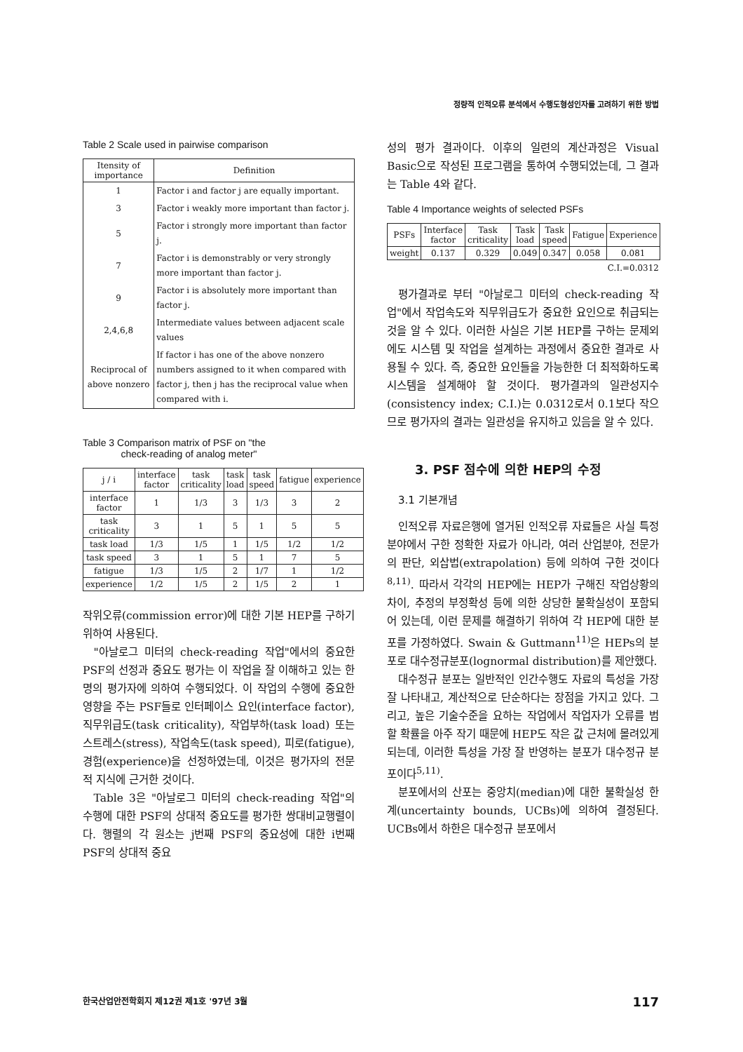정량적 인적오류 분석에서 수행도형성인자를 고려하기 위한 방법
Table 2 Scale used in pairwise comparison
| Itensity of importance | Definition |
| --- | --- |
| 1 | Factor i and factor j are equally important. |
| 3 | Factor i weakly more important than factor j. |
| 5 | Factor i strongly more important than factor j. |
| 7 | Factor i is demonstrably or very strongly more important than factor j. |
| 9 | Factor i is absolutely more important than factor j. |
| 2,4,6,8 | Intermediate values between adjacent scale values |
| Reciprocal of above nonzero | If factor i has one of the above nonzero numbers assigned to it when compared with factor j, then j has the reciprocal value when compared with i. |
Table 3 Comparison matrix of PSF on "the
check-reading of analog meter"
| j / i | interface factor | task criticality | task load | task speed | fatigue | experience |
| --- | --- | --- | --- | --- | --- | --- |
| interface factor | 1 | 1/3 | 3 | 1/3 | 3 | 2 |
| task criticality | 3 | 1 | 5 | 1 | 5 | 5 |
| task load | 1/3 | 1/5 | 1 | 1/5 | 1/2 | 1/2 |
| task speed | 3 | 1 | 5 | 1 | 7 | 5 |
| fatigue | 1/3 | 1/5 | 2 | 1/7 | 1 | 1/2 |
| experience | 1/2 | 1/5 | 2 | 1/5 | 2 | 1 |
작위오류(commission error)에 대한 기본 HEP를 구하기 위하여 사용된다.
"아날로그 미터의 check-reading 작업"에서의 중요한 PSF의 선정과 중요도 평가는 이 작업을 잘 이해하고 있는 한 명의 평가자에 의하여 수행되었다. 이 작업의 수행에 중요한 영향을 주는 PSF들로 인터페이스 요인(interface factor), 직무위급도(task criticality), 작업부하(task load) 또는 스트레스(stress), 작업속도(task speed), 피로(fatigue), 경험(experience)을 선정하였는데, 이것은 평가자의 전문적 지식에 근거한 것이다.
Table 3은 "아날로그 미터의 check-reading 작업"의 수행에 대한 PSF의 상대적 중요도를 평가한 쌍대비교행렬이다. 행렬의 각 원소는 j번째 PSF의 중요성에 대한 i번째 PSF의 상대적 중요
성의 평가 결과이다. 이후의 일련의 계산과정은 Visual Basic으로 작성된 프로그램을 통하여 수행되었는데, 그 결과는 Table 4와 같다.
Table 4 Importance weights of selected PSFs
| PSFs | Interface factor | Task criticality | Task load | Task speed | Fatigue | Experience |
| --- | --- | --- | --- | --- | --- | --- |
| weight | 0.137 | 0.329 | 0.049 | 0.347 | 0.058 | 0.081 |
C.I.=0.0312
평가결과로 부터 "아날로그 미터의 check-reading 작업"에서 작업속도와 직무위급도가 중요한 요인으로 취급되는 것을 알 수 있다. 이러한 사실은 기본 HEP를 구하는 문제외에도 시스템 및 작업을 설계하는 과정에서 중요한 결과로 사용될 수 있다. 즉, 중요한 요인들을 가능한한 더 최적화하도록 시스템을 설계해야 할 것이다. 평가결과의 일관성지수(consistency index; C.I.)는 0.0312로서 0.1보다 작으므로 평가자의 결과는 일관성을 유지하고 있음을 알 수 있다.
3. PSF 점수에 의한 HEP의 수정
3.1 기본개념
인적오류 자료은행에 열거된 인적오류 자료들은 사실 특정 분야에서 구한 정확한 자료가 아니라, 여러 산업분야, 전문가의 판단, 외삽법(extrapolation) 등에 의하여 구한 것이다<sup>8,11)</sup>. 따라서 각각의 HEP에는 HEP가 구해진 작업상황의 차이, 추정의 부정확성 등에 의한 상당한 불확실성이 포함되어 있는데, 이런 문제를 해결하기 위하여 각 HEP에 대한 분포를 가정하였다. Swain & Guttmann<sup>11)</sup>은 HEPs의 분포로 대수정규분포(lognormal distribution)를 제안했다.
대수정규 분포는 일반적인 인간수행도 자료의 특성을 가장 잘 나타내고, 계산적으로 단순하다는 장점을 가지고 있다. 그리고, 높은 기술수준을 요하는 작업에서 작업자가 오류를 범할 확률을 아주 작기 때문에 HEP도 작은 값 근처에 몰려있게 되는데, 이러한 특성을 가장 잘 반영하는 분포가 대수정규 분포이다<sup>5,11)</sup>.
분포에서의 산포는 중앙치(median)에 대한 불확실성 한계(uncertainty bounds, UCBs)에 의하여 결정된다. UCBs에서 하한은 대수정규 분포에서
한국산업안전학회지 제12권 제1호 '97년 3월 117